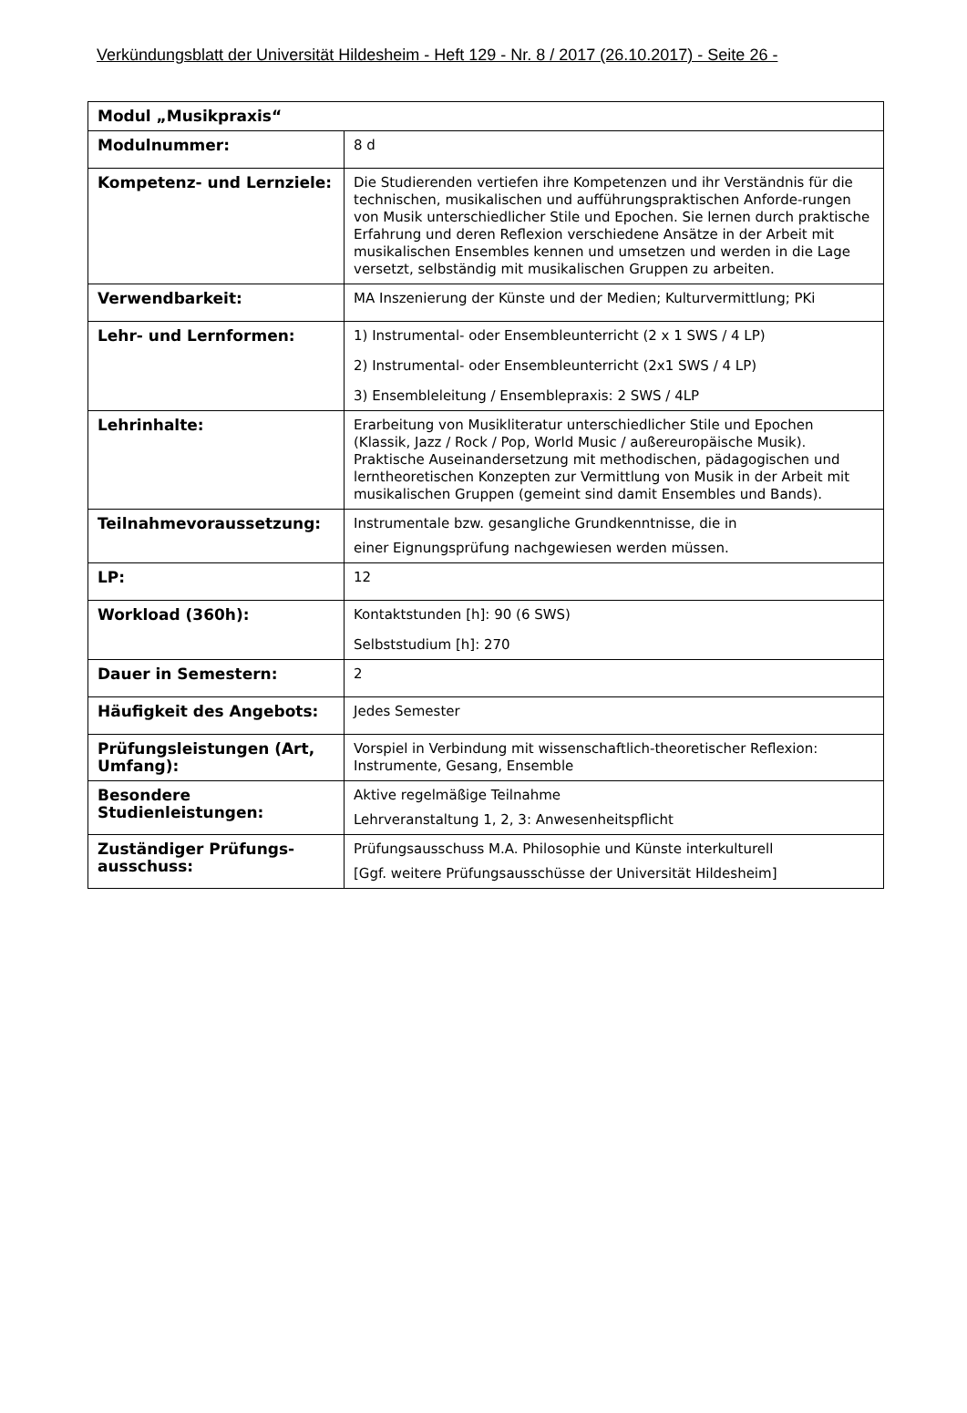Verkündungsblatt der Universität Hildesheim - Heft 129 - Nr. 8 / 2017 (26.10.2017) - Seite 26 -
| Modul „Musikpraxis“ | |
| --- | --- |
| Modulnummer: | 8 d |
| Kompetenz- und Lernziele: | Die Studierenden vertiefen ihre Kompetenzen und ihr Verständnis für die technischen, musikalischen und aufführungspraktischen Anforde-rungen von Musik unterschiedlicher Stile und Epochen. Sie lernen durch praktische Erfahrung und deren Reflexion verschiedene Ansätze in der Arbeit mit musikalischen Ensembles kennen und umsetzen und werden in die Lage versetzt, selbständig mit musikalischen Gruppen zu arbeiten. |
| Verwendbarkeit: | MA Inszenierung der Künste und der Medien; Kulturvermittlung; PKi |
| Lehr- und Lernformen: | 1) Instrumental- oder Ensembleunterricht (2 x 1 SWS / 4 LP) 2) Instrumental- oder Ensembleunterricht (2x1 SWS / 4 LP) 3) Ensembleleitung / Ensemblepraxis: 2 SWS / 4LP |
| Lehrinhalte: | Erarbeitung von Musikliteratur unterschiedlicher Stile und Epochen (Klassik, Jazz / Rock / Pop, World Music / außereuropäische Musik). Praktische Auseinandersetzung mit methodischen, pädagogischen und lerntheoretischen Konzepten zur Vermittlung von Musik in der Arbeit mit musikalischen Gruppen (gemeint sind damit Ensembles und Bands). |
| Teilnahmevoraussetzung: | Instrumentale bzw. gesangliche Grundkenntnisse, die in einer Eignungsprüfung nachgewiesen werden müssen. |
| LP: | 12 |
| Workload (360h): | Kontaktstunden [h]: 90 (6 SWS) Selbststudium [h]: 270 |
| Dauer in Semestern: | 2 |
| Häufigkeit des Angebots: | Jedes Semester |
| Prüfungsleistungen (Art, Umfang): | Vorspiel in Verbindung mit wissenschaftlich-theoretischer Reflexion: Instrumente, Gesang, Ensemble |
| Besondere Studienleistungen: | Aktive regelmäßige Teilnahme Lehrveranstaltung 1, 2, 3: Anwesenheitspflicht |
| Zuständiger Prüfungs-ausschuss: | Prüfungsausschuss M.A. Philosophie und Künste interkulturell [Ggf. weitere Prüfungsausschüsse der Universität Hildesheim] |